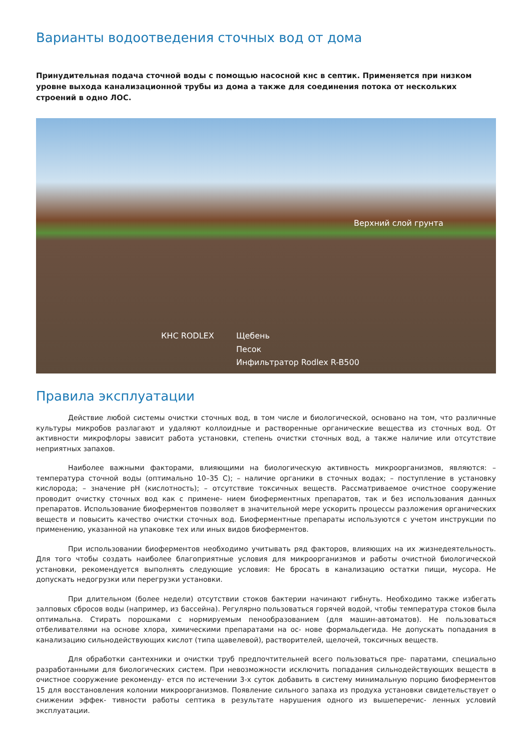Варианты водоотведения сточных вод от дома
Принудительная подача сточной воды с помощью насосной кнс в септик. Применяется при низком уровне выхода канализационной трубы из дома а также для соединения потока от нескольких строений в одно ЛОС.
Верхний слой грунта
КНС RODLEX Щебень
Песок
Инфильтратор Rodlex R-B500
Правила эксплуатации
Действие любой системы очистки сточных вод, в том числе и биологической, основано на том, что различные культуры микробов разлагают и удаляют коллоидные и растворенные органические вещества из сточных вод. От активности микрофлоры зависит работа установки, степень очистки сточных вод, а также наличие или отсутствие неприятных запахов.
Наиболее важными факторами, влияющими на биологическую активность микроорганизмов, являются: – температура сточной воды (оптимально 10–35 С); – наличие органики в сточных водах; – поступление в установку кислорода; – значение pH (кислотность); – отсутствие токсичных веществ. Рассматриваемое очистное сооружение проводит очистку сточных вод как с примене- нием биоферментных препаратов, так и без использования данных препаратов. Использование биоферментов позволяет в значительной мере ускорить процессы разложения органических веществ и повысить качество очистки сточных вод. Биоферментные препараты используются с учетом инструкции по применению, указанной на упаковке тех или иных видов биоферментов.
При использовании биоферментов необходимо учитывать ряд факторов, влияющих на их жизнедеятельность. Для того чтобы создать наиболее благоприятные условия для микроорганизмов и работы очистной биологической установки, рекомендуется выполнять следующие условия: Не бросать в канализацию остатки пищи, мусора. Не допускать недогрузки или перегрузки установки.
При длительном (более недели) отсутствии стоков бактерии начинают гибнуть. Необходимо также избегать залповых сбросов воды (например, из бассейна). Регулярно пользоваться горячей водой, чтобы температура стоков была оптимальна. Стирать порошками с нормируемым пенообразованием (для машин-автоматов). Не пользоваться отбеливателями на основе хлора, химическими препаратами на ос- нове формальдегида. Не допускать попадания в канализацию сильнодействующих кислот (типа щавелевой), растворителей, щелочей, токсичных веществ.
Для обработки сантехники и очистки труб предпочтительней всего пользоваться пре- паратами, специально разработанными для биологических систем. При невозможности исключить попадания сильнодействующих веществ в очистное сооружение рекоменду- ется по истечении 3-х суток добавить в систему минимальную порцию биоферментов 15 для восстановления колонии микроорганизмов. Появление сильного запаха из продуха установки свидетельствует о снижении эффек- тивности работы септика в результате нарушения одного из вышеперечис- ленных условий эксплуатации.